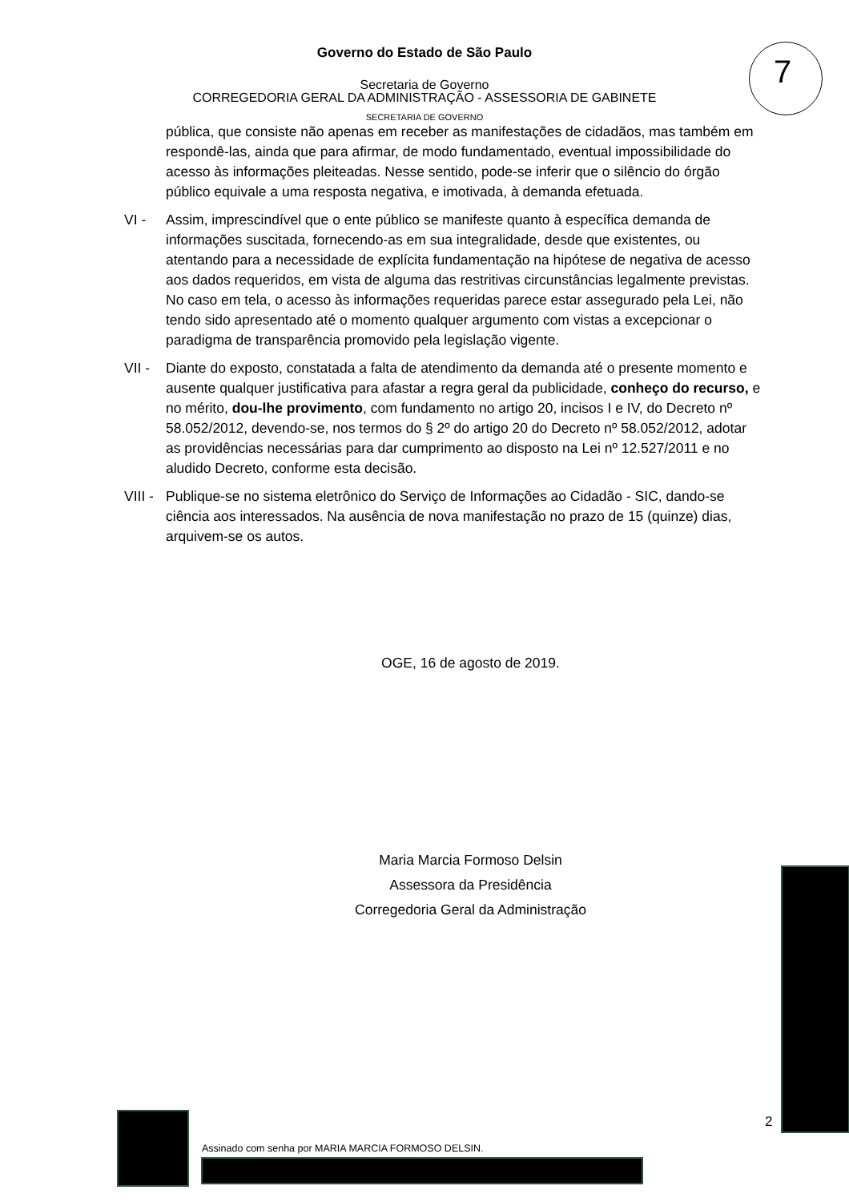7
Governo do Estado de São Paulo
Secretaria de Governo
CORREGEDORIA GERAL DA ADMINISTRAÇÃO - ASSESSORIA DE GABINETE
SECRETARIA DE GOVERNO
pública, que consiste não apenas em receber as manifestações de cidadãos, mas também em respondê-las, ainda que para afirmar, de modo fundamentado, eventual impossibilidade do acesso às informações pleiteadas. Nesse sentido, pode-se inferir que o silêncio do órgão público equivale a uma resposta negativa, e imotivada, à demanda efetuada.
VI - Assim, imprescindível que o ente público se manifeste quanto à específica demanda de informações suscitada, fornecendo-as em sua integralidade, desde que existentes, ou atentando para a necessidade de explícita fundamentação na hipótese de negativa de acesso aos dados requeridos, em vista de alguma das restritivas circunstâncias legalmente previstas. No caso em tela, o acesso às informações requeridas parece estar assegurado pela Lei, não tendo sido apresentado até o momento qualquer argumento com vistas a excepcionar o paradigma de transparência promovido pela legislação vigente.
VII -
Diante do exposto, constatada a falta de atendimento da demanda até o presente momento e ausente qualquer justificativa para afastar a regra geral da publicidade, conheço do recurso, e no mérito, dou-lhe provimento, com fundamento no artigo 20, incisos I e IV, do Decreto nº 58.052/2012, devendo-se, nos termos do § 2º do artigo 20 do Decreto nº 58.052/2012, adotar as providências necessárias para dar cumprimento ao disposto na Lei nº 12.527/2011 e no aludido Decreto, conforme esta decisão.
VIII -
Publique-se no sistema eletrônico do Serviço de Informações ao Cidadão - SIC, dando-se ciência aos interessados. Na ausência de nova manifestação no prazo de 15 (quinze) dias, arquivem-se os autos.
OGE, 16 de agosto de 2019.
Maria Marcia Formoso Delsin
Assessora da Presidência
Corregedoria Geral da Administração
2
Assinado com senha por MARIA MARCIA FORMOSO DELSIN.